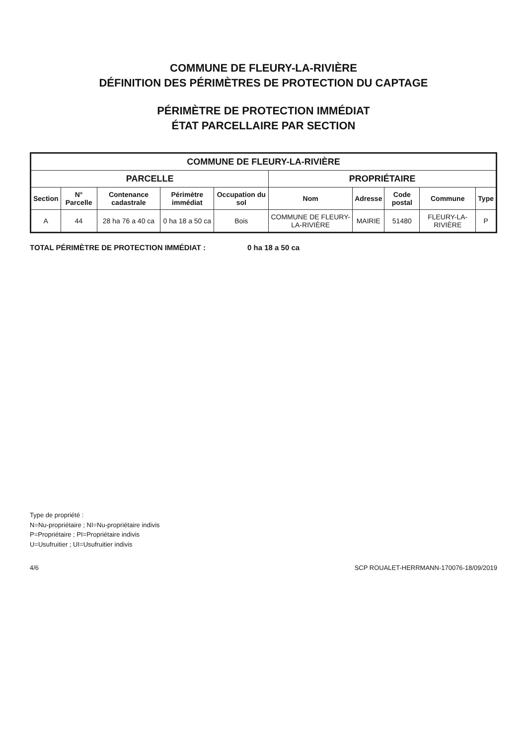COMMUNE DE FLEURY-LA-RIVIÈRE
DÉFINITION DES PÉRIMÈTRES DE PROTECTION DU CAPTAGE
PÉRIMÈTRE DE PROTECTION IMMÉDIAT
ÉTAT PARCELLAIRE PAR SECTION
| COMMUNE DE FLEURY-LA-RIVIÈRE | | | | | | | | | |
| --- | --- | --- | --- | --- | --- | --- | --- | --- | --- |
| PARCELLE | | | | | PROPRIÉTAIRE | | | | |
| Section | N° Parcelle | Contenance cadastrale | Périmètre immédiat | Occupation du sol | Nom | Adresse | Code postal | Commune | Type |
| A | 44 | 28 ha 76 a 40 ca | 0 ha 18 a 50 ca | Bois | COMMUNE DE FLEURY-LA-RIVIÈRE | MAIRIE | 51480 | FLEURY-LA-RIVIÈRE | P |
TOTAL PÉRIMÈTRE DE PROTECTION IMMÉDIAT : 0 ha 18 a 50 ca
Type de propriété :
N=Nu-propriétaire ; NI=Nu-propriétaire indivis
P=Propriétaire ; PI=Propriétaire indivis
U=Usufruitier ; UI=Usufruitier indivis
4/6 SCP ROUALET-HERRMANN-170076-18/09/2019